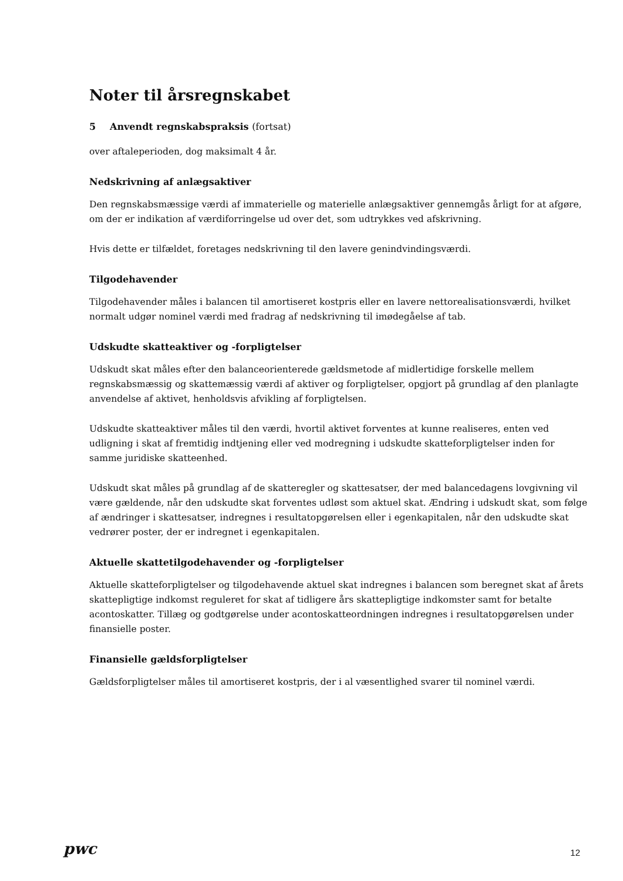Noter til årsregnskabet
5 Anvendt regnskabspraksis (fortsat)
over aftaleperioden, dog maksimalt 4 år.
Nedskrivning af anlægsaktiver
Den regnskabsmæssige værdi af immaterielle og materielle anlægsaktiver gennemgås årligt for at afgøre, om der er indikation af værdiforringelse ud over det, som udtrykkes ved afskrivning.
Hvis dette er tilfældet, foretages nedskrivning til den lavere genindvindingsværdi.
Tilgodehavender
Tilgodehavender måles i balancen til amortiseret kostpris eller en lavere nettorealisationsværdi, hvilket normalt udgør nominel værdi med fradrag af nedskrivning til imødegåelse af tab.
Udskudte skatteaktiver og -forpligtelser
Udskudt skat måles efter den balanceorienterede gældsmetode af midlertidige forskelle mellem regnskabsmæssig og skattemæssig værdi af aktiver og forpligtelser, opgjort på grundlag af den planlagte anvendelse af aktivet, henholdsvis afvikling af forpligtelsen.
Udskudte skatteaktiver måles til den værdi, hvortil aktivet forventes at kunne realiseres, enten ved udligning i skat af fremtidig indtjening eller ved modregning i udskudte skatteforpligtelser inden for samme juridiske skatteenhed.
Udskudt skat måles på grundlag af de skatteregler og skattesatser, der med balancedagens lovgivning vil være gældende, når den udskudte skat forventes udløst som aktuel skat. Ændring i udskudt skat, som følge af ændringer i skattesatser, indregnes i resultatopgørelsen eller i egenkapitalen, når den udskudte skat vedrører poster, der er indregnet i egenkapitalen.
Aktuelle skattetilgodehavender og -forpligtelser
Aktuelle skatteforpligtelser og tilgodehavende aktuel skat indregnes i balancen som beregnet skat af årets skattepligtige indkomst reguleret for skat af tidligere års skattepligtige indkomster samt for betalte acontoskatter. Tillæg og godtgørelse under acontoskatteordningen indregnes i resultatopgørelsen under finansielle poster.
Finansielle gældsforpligtelser
Gældsforpligtelser måles til amortiseret kostpris, der i al væsentlighed svarer til nominel værdi.
pwc 12